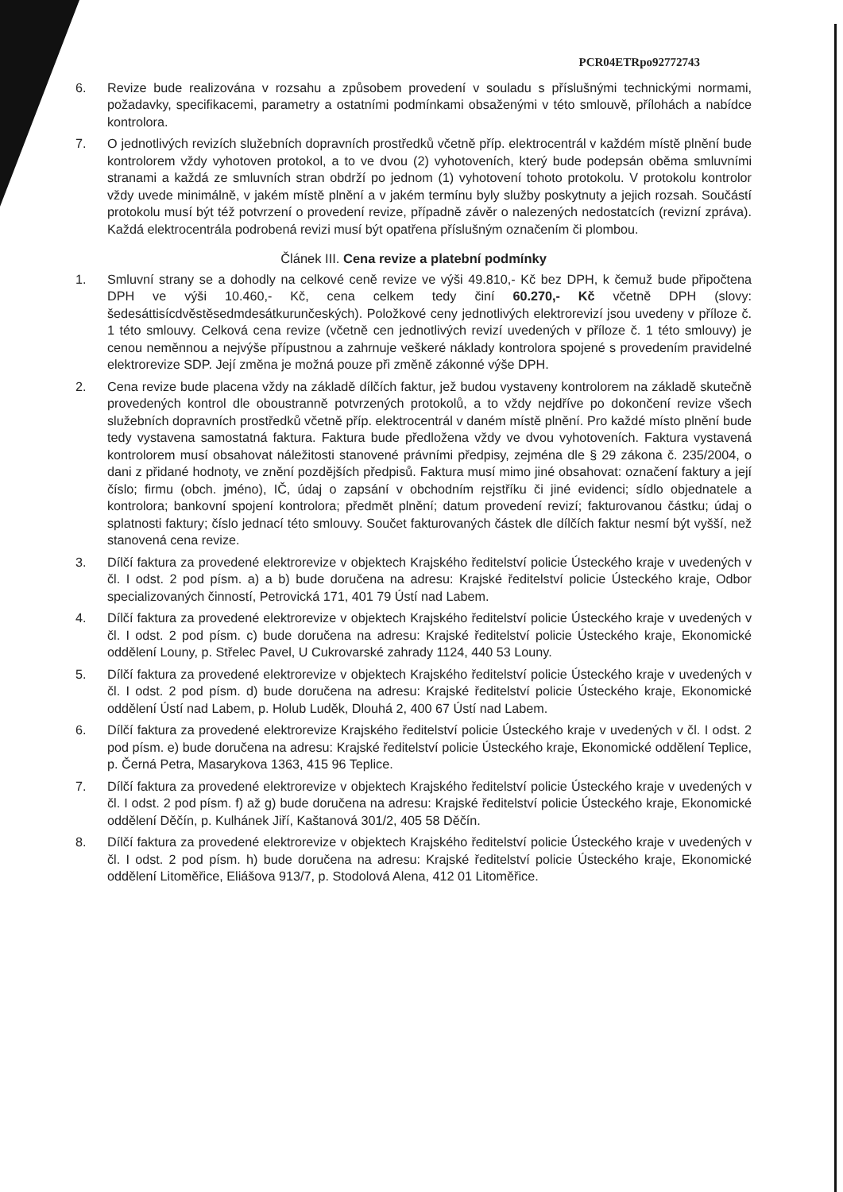PCR04ETRpo92772743
6. Revize bude realizována v rozsahu a způsobem provedení v souladu s příslušnými technickými normami, požadavky, specifikacemi, parametry a ostatními podmínkami obsaženými v této smlouvě, přílohách a nabídce kontrolora.
7. O jednotlivých revizích služebních dopravních prostředků včetně příp. elektrocentrál v každém místě plnění bude kontrolorem vždy vyhotoven protokol, a to ve dvou (2) vyhotoveních, který bude podepsán oběma smluvními stranami a každá ze smluvních stran obdrží po jednom (1) vyhotovení tohoto protokolu. V protokolu kontrolor vždy uvede minimálně, v jakém místě plnění a v jakém termínu byly služby poskytnuty a jejich rozsah. Součástí protokolu musí být též potvrzení o provedení revize, případně závěr o nalezených nedostatcích (revizní zpráva). Každá elektrocentrála podrobená revizi musí být opatřena příslušným označením či plombou.
Článek III. Cena revize a platební podmínky
1. Smluvní strany se a dohodly na celkové ceně revize ve výši 49.810,- Kč bez DPH, k čemuž bude připočtena DPH ve výši 10.460,- Kč, cena celkem tedy činí 60.270,- Kč včetně DPH (slovy: šedesáttisícdvěstěsedmdesátkurunčeských). Položkové ceny jednotlivých elektrorevizí jsou uvedeny v příloze č. 1 této smlouvy. Celková cena revize (včetně cen jednotlivých revizí uvedených v příloze č. 1 této smlouvy) je cenou neměnnou a nejvýše přípustnou a zahrnuje veškeré náklady kontrolora spojené s provedením pravidelné elektrorevize SDP. Její změna je možná pouze při změně zákonné výše DPH.
2. Cena revize bude placena vždy na základě dílčích faktur, jež budou vystaveny kontrolorem na základě skutečně provedených kontrol dle oboustranně potvrzených protokolů, a to vždy nejdříve po dokončení revize všech služebních dopravních prostředků včetně příp. elektrocentrál v daném místě plnění. Pro každé místo plnění bude tedy vystavena samostatná faktura. Faktura bude předložena vždy ve dvou vyhotoveních. Faktura vystavená kontrolorem musí obsahovat náležitosti stanovené právními předpisy, zejména dle § 29 zákona č. 235/2004, o dani z přidané hodnoty, ve znění pozdějších předpisů. Faktura musí mimo jiné obsahovat: označení faktury a její číslo; firmu (obch. jméno), IČ, údaj o zapsání v obchodním rejstříku či jiné evidenci; sídlo objednatele a kontrolora; bankovní spojení kontrolora; předmět plnění; datum provedení revizí; fakturovanou částku; údaj o splatnosti faktury; číslo jednací této smlouvy. Součet fakturovaných částek dle dílčích faktur nesmí být vyšší, než stanovená cena revize.
3. Dílčí faktura za provedené elektrorevize v objektech Krajského ředitelství policie Ústeckého kraje v uvedených v čl. I odst. 2 pod písm. a) a b) bude doručena na adresu: Krajské ředitelství policie Ústeckého kraje, Odbor specializovaných činností, Petrovická 171, 401 79 Ústí nad Labem.
4. Dílčí faktura za provedené elektrorevize v objektech Krajského ředitelství policie Ústeckého kraje v uvedených v čl. I odst. 2 pod písm. c) bude doručena na adresu: Krajské ředitelství policie Ústeckého kraje, Ekonomické oddělení Louny, p. Střelec Pavel, U Cukrovarské zahrady 1124, 440 53 Louny.
5. Dílčí faktura za provedené elektrorevize v objektech Krajského ředitelství policie Ústeckého kraje v uvedených v čl. I odst. 2 pod písm. d) bude doručena na adresu: Krajské ředitelství policie Ústeckého kraje, Ekonomické oddělení Ústí nad Labem, p. Holub Luděk, Dlouhá 2, 400 67 Ústí nad Labem.
6. Dílčí faktura za provedené elektrorevize Krajského ředitelství policie Ústeckého kraje v uvedených v čl. I odst. 2 pod písm. e) bude doručena na adresu: Krajské ředitelství policie Ústeckého kraje, Ekonomické oddělení Teplice, p. Černá Petra, Masarykova 1363, 415 96 Teplice.
7. Dílčí faktura za provedené elektrorevize v objektech Krajského ředitelství policie Ústeckého kraje v uvedených v čl. I odst. 2 pod písm. f) až g) bude doručena na adresu: Krajské ředitelství policie Ústeckého kraje, Ekonomické oddělení Děčín, p. Kulhánek Jiří, Kaštanová 301/2, 405 58 Děčín.
8. Dílčí faktura za provedené elektrorevize v objektech Krajského ředitelství policie Ústeckého kraje v uvedených v čl. I odst. 2 pod písm. h) bude doručena na adresu: Krajské ředitelství policie Ústeckého kraje, Ekonomické oddělení Litoměřice, Eliášova 913/7, p. Stodolová Alena, 412 01 Litoměřice.